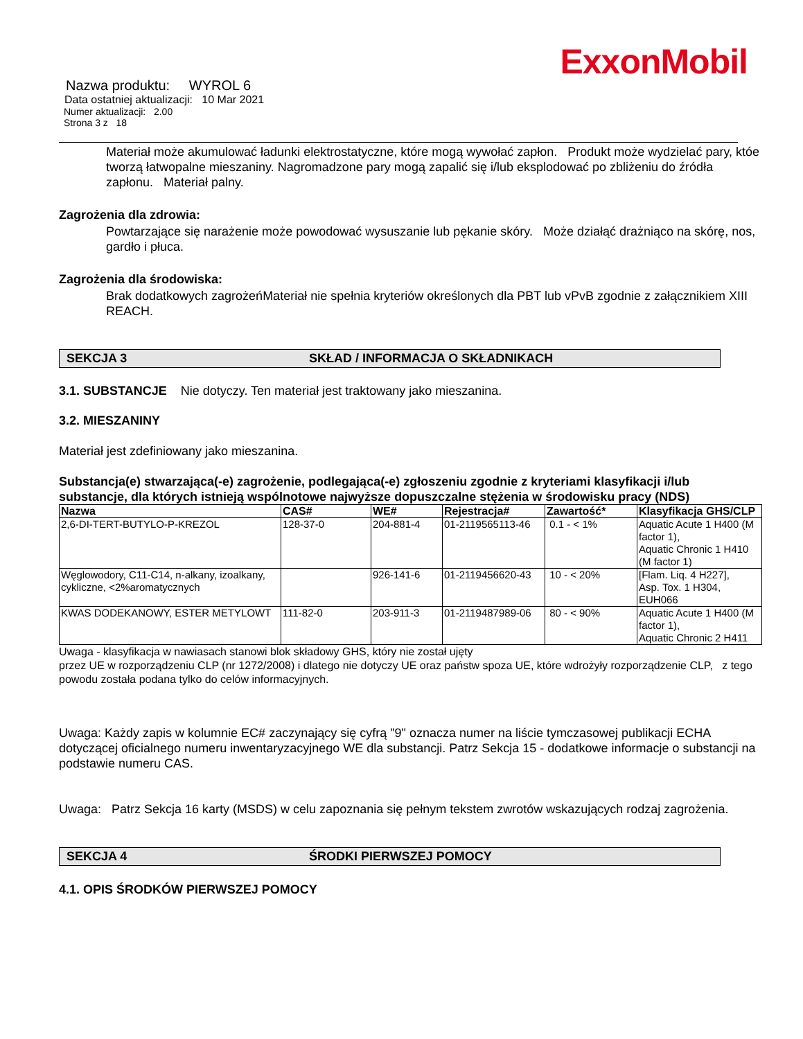ExxonMobil
Nazwa produktu: WYROL 6
Data ostatniej aktualizacji: 10 Mar 2021
Numer aktualizacji: 2.00
Strona 3 z 18
Materiał może akumulować ładunki elektrostatyczne, które mogą wywołać zapłon. Produkt może wydzielać pary, któe tworzą łatwopalne mieszaniny. Nagromadzone pary mogą zapalić się i/lub eksplodować po zbliżeniu do źródła zapłonu. Materiał palny.
Zagrożenia dla zdrowia:
Powtarzające się narażenie może powodować wysuszanie lub pękanie skóry. Może działąć drażniąco na skórę, nos, gardło i płuca.
Zagrożenia dla środowiska:
Brak dodatkowych zagrożeńMateriał nie spełnia kryteriów określonych dla PBT lub vPvB zgodnie z załącznikiem XIII REACH.
SEKCJA 3 SKŁAD / INFORMACJA O SKŁADNIKACH
3.1. SUBSTANCJE Nie dotyczy. Ten materiał jest traktowany jako mieszanina.
3.2. MIESZANINY
Materiał jest zdefiniowany jako mieszanina.
Substancja(e) stwarzająca(-e) zagrożenie, podlegająca(-e) zgłoszeniu zgodnie z kryteriami klasyfikacji i/lub substancje, dla których istnieją wspólnotowe najwyższe dopuszczalne stężenia w środowisku pracy (NDS)
| Nazwa | CAS# | WE# | Rejestracja# | Zawartość* | Klasyfikacja GHS/CLP |
| --- | --- | --- | --- | --- | --- |
| 2,6-DI-TERT-BUTYLO-P-KREZOL | 128-37-0 | 204-881-4 | 01-2119565113-46 | 0.1 - < 1% | Aquatic Acute 1 H400 (M factor 1), Aquatic Chronic 1 H410 (M factor 1) |
| Węglowodory, C11-C14, n-alkany, izoalkany, cykliczne, <2%aromatycznych | | 926-141-6 | 01-2119456620-43 | 10 - < 20% | [Flam. Liq. 4 H227], Asp. Tox. 1 H304, EUH066 |
| KWAS DODEKANOWY, ESTER METYLOWT | 111-82-0 | 203-911-3 | 01-2119487989-06 | 80 - < 90% | Aquatic Acute 1 H400 (M factor 1), Aquatic Chronic 2 H411 |
Uwaga - klasyfikacja w nawiasach stanowi blok składowy GHS, który nie został ujęty
przez UE w rozporządzeniu CLP (nr 1272/2008) i dlatego nie dotyczy UE oraz państw spoza UE, które wdrożyły rozporządzenie CLP, z tego powodu została podana tylko do celów informacyjnych.
Uwaga: Każdy zapis w kolumnie EC# zaczynający się cyfrą "9" oznacza numer na liście tymczasowej publikacji ECHA dotyczącej oficialnego numeru inwentaryzacyjnego WE dla substancji. Patrz Sekcja 15 - dodatkowe informacje o substancji na podstawie numeru CAS.
Uwaga: Patrz Sekcja 16 karty (MSDS) w celu zapoznania się pełnym tekstem zwrotów wskazujących rodzaj zagrożenia.
SEKCJA 4 ŚRODKI PIERWSZEJ POMOCY
4.1. OPIS ŚRODKÓW PIERWSZEJ POMOCY